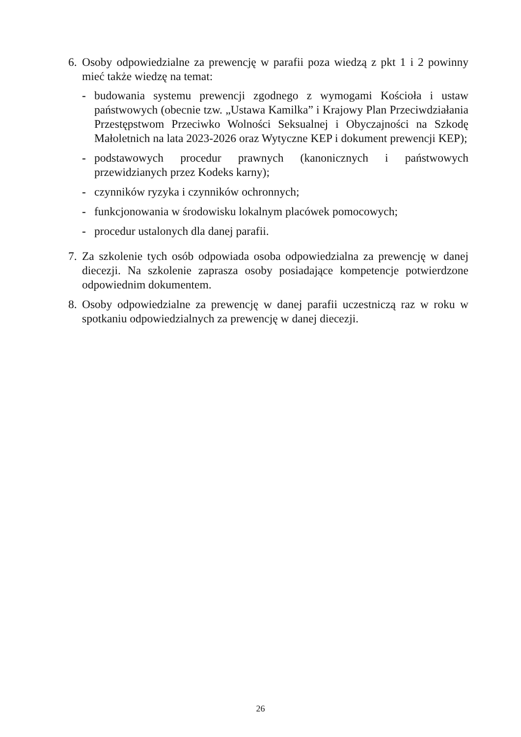6.
Osoby odpowiedzialne za prewencję w parafii poza wiedzą z pkt 1 i 2 powinny mieć także wiedzę na temat:
- budowania systemu prewencji zgodnego z wymogami Kościoła i ustaw państwowych (obecnie tzw. „Ustawa Kamilka” i Krajowy Plan Przeciwdziałania Przestępstwom Przeciwko Wolności Seksualnej i Obyczajności na Szkodę Małoletnich na lata 2023-2026 oraz Wytyczne KEP i dokument prewencji KEP);
- podstawowych procedur prawnych (kanonicznych i państwowych przewidzianych przez Kodeks karny);
- czynników ryzyka i czynników ochronnych;
- funkcjonowania w środowisku lokalnym placówek pomocowych;
- procedur ustalonych dla danej parafii.
7.
Za szkolenie tych osób odpowiada osoba odpowiedzialna za prewencję w danej diecezji. Na szkolenie zaprasza osoby posiadające kompetencje potwierdzone odpowiednim dokumentem.
8.
Osoby odpowiedzialne za prewencję w danej parafii uczestniczą raz w roku w spotkaniu odpowiedzialnych za prewencję w danej diecezji.
26